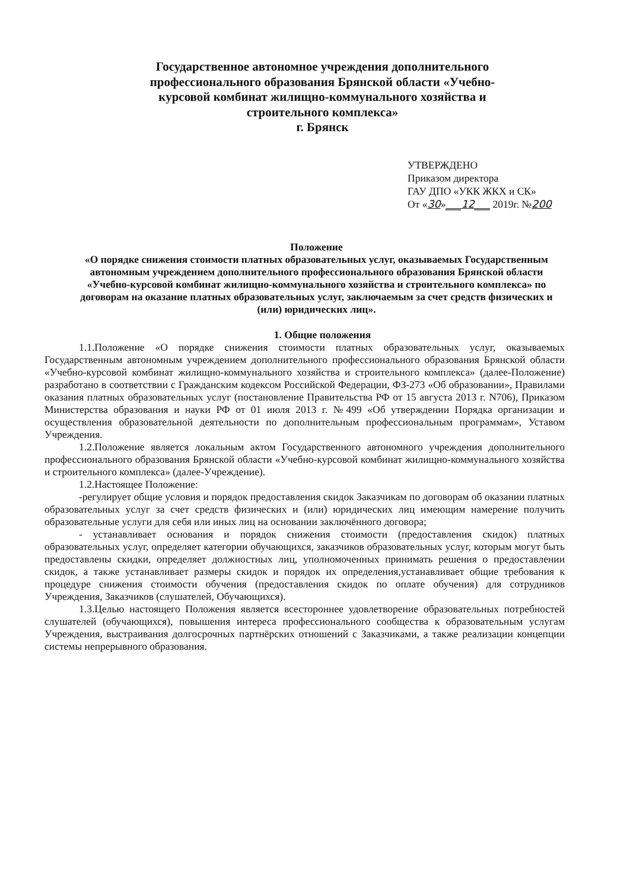Государственное автономное учреждения дополнительного
профессионального образования Брянской области «Учебно-
курсовой комбинат жилищно-коммунального хозяйства и
строительного комплекса»
г. Брянск
УТВЕРЖДЕНО
Приказом директора
ГАУ ДПО «УКК ЖКХ и СК»
От «30»___12___ 2019г. №200
Положение
«О порядке снижения стоимости платных образовательных услуг, оказываемых Государственным автономным учреждением дополнительного профессионального образования Брянской области «Учебно-курсовой комбинат жилищно-коммунального хозяйства и строительного комплекса» по договорам на оказание платных образовательных услуг, заключаемым за счет средств физических и (или) юридических лиц».
1. Общие положения
1.1.Положение «О порядке снижения стоимости платных образовательных услуг, оказываемых Государственным автономным учреждением дополнительного профессионального образования Брянской области «Учебно-курсовой комбинат жилищно-коммунального хозяйства и строительного комплекса» (далее-Положение) разработано в соответствии с Гражданским кодексом Российской Федерации, ФЗ-273 «Об образовании», Правилами оказания платных образовательных услуг (постановление Правительства РФ от 15 августа 2013 г. N706), Приказом Министерства образования и науки РФ от 01 июля 2013 г. №499 «Об утверждении Порядка организации и осуществления образовательной деятельности по дополнительным профессиональным программам», Уставом Учреждения.
1.2.Положение является локальным актом Государственного автономного учреждения дополнительного профессионального образования Брянской области «Учебно-курсовой комбинат жилищно-коммунального хозяйства и строительного комплекса» (далее-Учреждение).
1.2.Настоящее Положение:
-регулирует общие условия и порядок предоставления скидок Заказчикам по договорам об оказании платных образовательных услуг за счет средств физических и (или) юридических лиц имеющим намерение получить образовательные услуги для себя или иных лиц на основании заключённого договора;
- устанавливает основания и порядок снижения стоимости (предоставления скидок) платных образовательных услуг, определяет категории обучающихся, заказчиков образовательных услуг, которым могут быть предоставлены скидки, определяет должностных лиц, уполномоченных принимать решения о предоставлении скидок, а также устанавливает размеры скидок и порядок их определения,устанавливает общие требования к процедуре снижения стоимости обучения (предоставления скидок по оплате обучения) для сотрудников Учреждения, Заказчиков (слушателей, Обучающихся).
1.3.Целью настоящего Положения является всестороннее удовлетворение образовательных потребностей слушателей (обучающихся), повышения интереса профессионального сообщества к образовательным услугам Учреждения, выстраивания долгосрочных партнёрских отношений с Заказчиками, а также реализации концепции системы непрерывного образования.